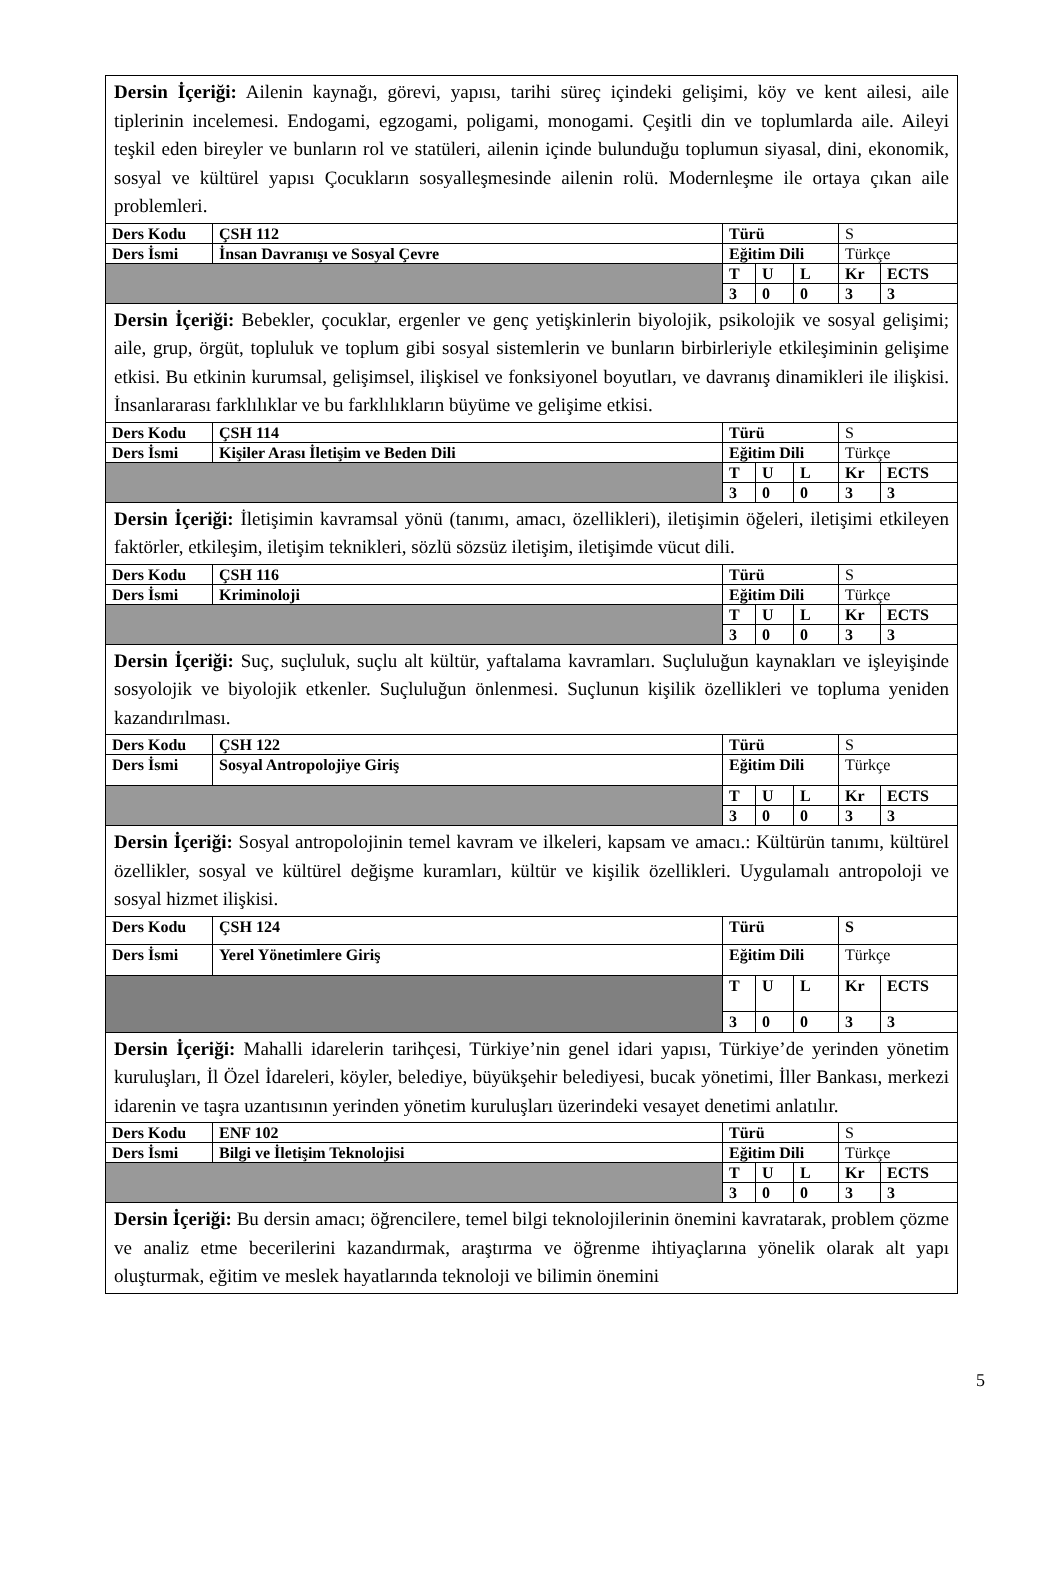| Dersin İçeriği: Ailenin kaynağı, görevi, yapısı, tarihi süreç içindeki gelişimi, köy ve kent ailesi, aile tiplerinin incelemesi. Endogami, egzogami, poligami, monogami. Çeşitli din ve toplumlarda aile. Aileyi teşkil eden bireyler ve bunların rol ve statüleri, ailenin içinde bulunduğu toplumun siyasal, dini, ekonomik, sosyal ve kültürel yapısı Çocukların sosyalleşmesinde ailenin rolü. Modernleşme ile ortaya çıkan aile problemleri. | | | | | | |
| Ders Kodu | ÇSH 112 | Türü | | | S | |
| Ders İsmi | İnsan Davranışı ve Sosyal Çevre | Eğitim Dili | | | Türkçe | |
| | | T | U | L | Kr | ECTS |
| | | 3 | 0 | 0 | 3 | 3 |
| Dersin İçeriği: Bebekler, çocuklar, ergenler ve genç yetişkinlerin biyolojik, psikolojik ve sosyal gelişimi; aile, grup, örgüt, topluluk ve toplum gibi sosyal sistemlerin ve bunların birbirleriyle etkileşiminin gelişime etkisi. Bu etkinin kurumsal, gelişimsel, ilişkisel ve fonksiyonel boyutları, ve davranış dinamikleri ile ilişkisi. İnsanlararası farklılıklar ve bu farklılıkların büyüme ve gelişime etkisi. | | | | | | |
| Ders Kodu | ÇSH 114 | Türü | | | S | |
| Ders İsmi | Kişiler Arası İletişim ve Beden Dili | Eğitim Dili | | | Türkçe | |
| | | T | U | L | Kr | ECTS |
| | | 3 | 0 | 0 | 3 | 3 |
| Dersin İçeriği: İletişimin kavramsal yönü (tanımı, amacı, özellikleri), iletişimin öğeleri, iletişimi etkileyen faktörler, etkileşim, iletişim teknikleri, sözlü sözsüz iletişim, iletişimde vücut dili. | | | | | | |
| Ders Kodu | ÇSH 116 | Türü | | | S | |
| Ders İsmi | Kriminoloji | Eğitim Dili | | | Türkçe | |
| | | T | U | L | Kr | ECTS |
| | | 3 | 0 | 0 | 3 | 3 |
| Dersin İçeriği: Suç, suçluluk, suçlu alt kültür, yaftalama kavramları. Suçluluğun kaynakları ve işleyişinde sosyolojik ve biyolojik etkenler. Suçluluğun önlenmesi. Suçlunun kişilik özellikleri ve topluma yeniden kazandırılması. | | | | | | |
| Ders Kodu | ÇSH 122 | Türü | | | S | |
| Ders İsmi | Sosyal Antropolojiye Giriş | Eğitim Dili | | | Türkçe | |
| | | T | U | L | Kr | ECTS |
| | | 3 | 0 | 0 | 3 | 3 |
| Dersin İçeriği: Sosyal antropolojinin temel kavram ve ilkeleri, kapsam ve amacı.: Kültürün tanımı, kültürel özellikler, sosyal ve kültürel değişme kuramları, kültür ve kişilik özellikleri. Uygulamalı antropoloji ve sosyal hizmet ilişkisi. | | | | | | |
| Ders Kodu | ÇSH 124 | Türü | | | S | |
| Ders İsmi | Yerel Yönetimlere Giriş | Eğitim Dili | | | Türkçe | |
| | | T | U | L | Kr | ECTS |
| | | 3 | 0 | 0 | 3 | 3 |
| Dersin İçeriği: Mahalli idarelerin tarihçesi, Türkiye’nin genel idari yapısı, Türkiye’de yerinden yönetim kuruluşları, İl Özel İdareleri, köyler, belediye, büyükşehir belediyesi, bucak yönetimi, İller Bankası, merkezi idarenin ve taşra uzantısının yerinden yönetim kuruluşları üzerindeki vesayet denetimi anlatılır. | | | | | | |
| Ders Kodu | ENF 102 | Türü | | | S | |
| Ders İsmi | Bilgi ve İletişim Teknolojisi | Eğitim Dili | | | Türkçe | |
| | | T | U | L | Kr | ECTS |
| | | 3 | 0 | 0 | 3 | 3 |
| Dersin İçeriği: Bu dersin amacı; öğrencilere, temel bilgi teknolojilerinin önemini kavratarak, problem çözme ve analiz etme becerilerini kazandırmak, araştırma ve öğrenme ihtiyaçlarına yönelik olarak alt yapı oluşturmak, eğitim ve meslek hayatlarında teknoloji ve bilimin önemini | | | | | | |
5